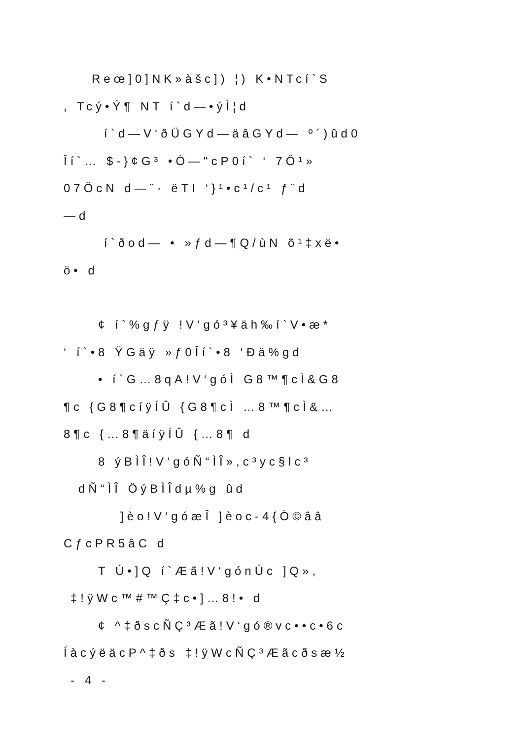Reœ]0]NK»àšc]) ¦) K•NTcí`S
, Tcý•Ý¶ NT í`d—•ýÌ¦d
í`d—V‘ðÜGYd—äâGYd— º´)ûd0
Îí`… $-}¢G³ •Ó—"cP0í` ‘ 7Ö¹»
07ÖcN d—¨· ëTI ‘}¹•c¹/c¹ ƒ¨d
—d
í`ðod— • »ƒd—¶Q/ùN õ¹‡xë•
ö• d
¢ í`%gƒÿ !V‘gó³¥äh‰í`V•æ*
‘ í`•8 ŸGäÿ »ƒ0Îí`•8 ‘Ðä%gd
• í`G…8qA!V‘góÌ G8™¶cÌ&G8
¶c {G8¶cíÿÍÛ {G8¶cÌ …8™¶cÌ&…
8¶c {…8¶äíÿÍÛ {…8¶ d
8 ýBÌÎ!V‘góÑ“ÌÎ»,c³yc§lc³
dÑ“ÌÎ ÖýBÌÎdµ%g ûd
]èo!V‘góæÎ ]èoc-4{Ò©ââ
CƒcPR5âC d
T Ù•]Q í`Æã!V‘gónÙc ]Q»,
‡!ÿWc™#™Ç‡c•]…8!• d
¢ ^‡ðscÑÇ³Æã!V‘gó®vc••c•6c
ÍàcýëäcP^‡ðs ‡!ÿWcÑÇ³Æãcðsæ½
- 4 -